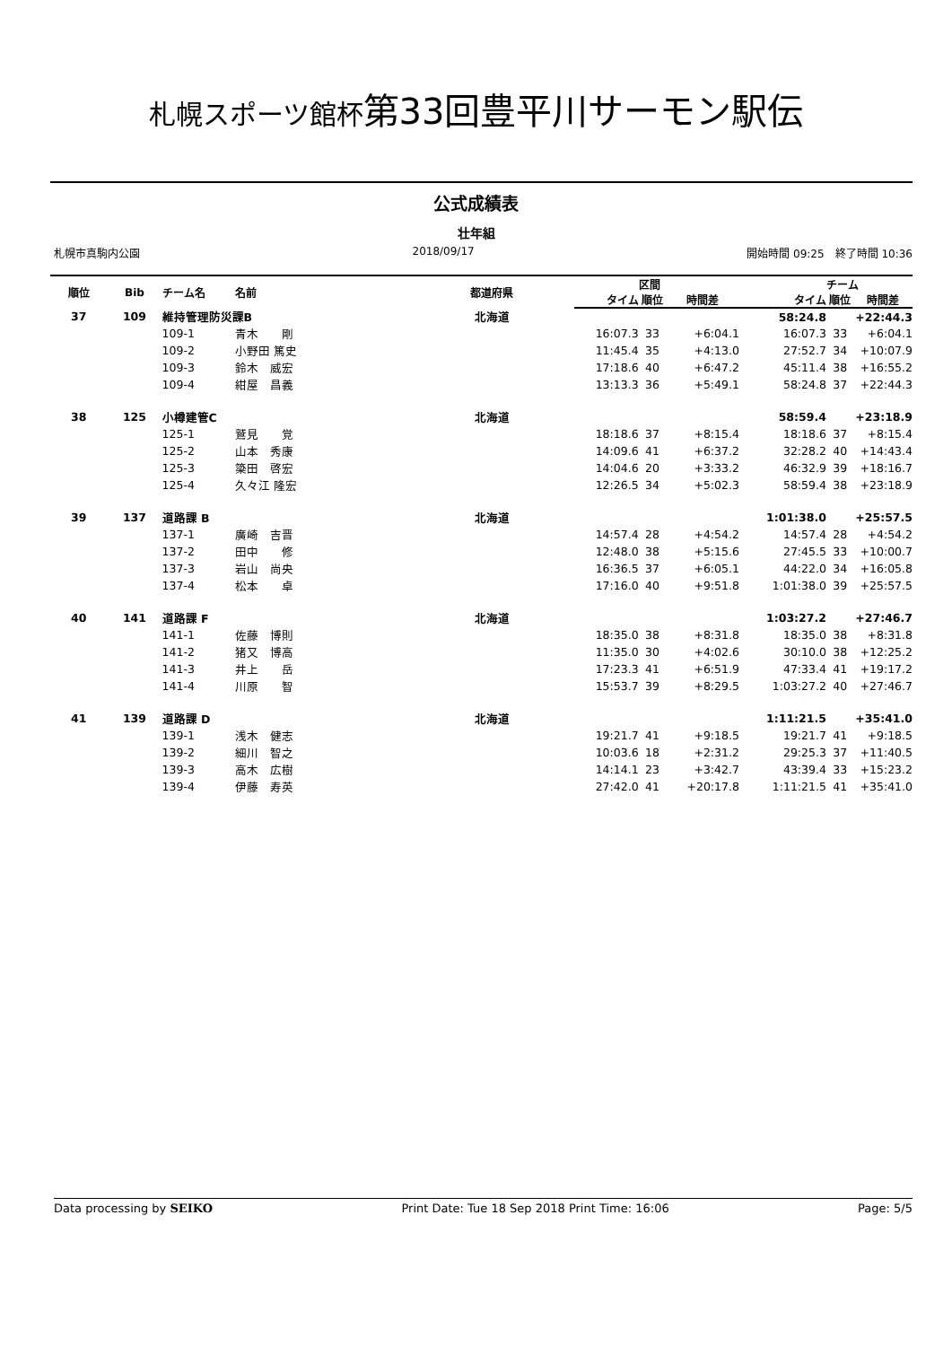札幌スポーツ館杯第33回豊平川サーモン駅伝
公式成績表
壮年組
札幌市真駒内公園 2018/09/17 開始時間 09:25　終了時間 10:36
| 順位 | Bib | チーム名 | 名前 | 都道府県 | | 区間 | | | チーム | |
| --- | --- | --- | --- | --- | --- | --- | --- | --- | --- | --- |
| | | | | | タイム | 順位 | 時間差 | タイム | 順位 | 時間差 |
| 37 | 109 | 維持管理防災課B | | 北海道 | | | | 58:24.8 | | +22:44.3 |
| | | 109-1 | 青木 剛 | | 16:07.3 | 33 | +6:04.1 | 16:07.3 | 33 | +6:04.1 |
| | | 109-2 | 小野田 篤史 | | 11:45.4 | 35 | +4:13.0 | 27:52.7 | 34 | +10:07.9 |
| | | 109-3 | 鈴木 威宏 | | 17:18.6 | 40 | +6:47.2 | 45:11.4 | 38 | +16:55.2 |
| | | 109-4 | 紺屋 昌義 | | 13:13.3 | 36 | +5:49.1 | 58:24.8 | 37 | +22:44.3 |
| 38 | 125 | 小樽建管C | | 北海道 | | | | 58:59.4 | | +23:18.9 |
| | | 125-1 | 鷲見 覚 | | 18:18.6 | 37 | +8:15.4 | 18:18.6 | 37 | +8:15.4 |
| | | 125-2 | 山本 秀康 | | 14:09.6 | 41 | +6:37.2 | 32:28.2 | 40 | +14:43.4 |
| | | 125-3 | 簗田 啓宏 | | 14:04.6 | 20 | +3:33.2 | 46:32.9 | 39 | +18:16.7 |
| | | 125-4 | 久々江 隆宏 | | 12:26.5 | 34 | +5:02.3 | 58:59.4 | 38 | +23:18.9 |
| 39 | 137 | 道路課 B | | 北海道 | | | | 1:01:38.0 | | +25:57.5 |
| | | 137-1 | 廣崎 吉晋 | | 14:57.4 | 28 | +4:54.2 | 14:57.4 | 28 | +4:54.2 |
| | | 137-2 | 田中 修 | | 12:48.0 | 38 | +5:15.6 | 27:45.5 | 33 | +10:00.7 |
| | | 137-3 | 岩山 尚央 | | 16:36.5 | 37 | +6:05.1 | 44:22.0 | 34 | +16:05.8 |
| | | 137-4 | 松本 卓 | | 17:16.0 | 40 | +9:51.8 | 1:01:38.0 | 39 | +25:57.5 |
| 40 | 141 | 道路課 F | | 北海道 | | | | 1:03:27.2 | | +27:46.7 |
| | | 141-1 | 佐藤 博則 | | 18:35.0 | 38 | +8:31.8 | 18:35.0 | 38 | +8:31.8 |
| | | 141-2 | 猪又 博高 | | 11:35.0 | 30 | +4:02.6 | 30:10.0 | 38 | +12:25.2 |
| | | 141-3 | 井上 岳 | | 17:23.3 | 41 | +6:51.9 | 47:33.4 | 41 | +19:17.2 |
| | | 141-4 | 川原 智 | | 15:53.7 | 39 | +8:29.5 | 1:03:27.2 | 40 | +27:46.7 |
| 41 | 139 | 道路課 D | | 北海道 | | | | 1:11:21.5 | | +35:41.0 |
| | | 139-1 | 浅木 健志 | | 19:21.7 | 41 | +9:18.5 | 19:21.7 | 41 | +9:18.5 |
| | | 139-2 | 細川 智之 | | 10:03.6 | 18 | +2:31.2 | 29:25.3 | 37 | +11:40.5 |
| | | 139-3 | 高木 広樹 | | 14:14.1 | 23 | +3:42.7 | 43:39.4 | 33 | +15:23.2 |
| | | 139-4 | 伊藤 寿英 | | 27:42.0 | 41 | +20:17.8 | 1:11:21.5 | 41 | +35:41.0 |
Data processing by SEIKO Print Date: Tue 18 Sep 2018 Print Time: 16:06 Page: 5/5